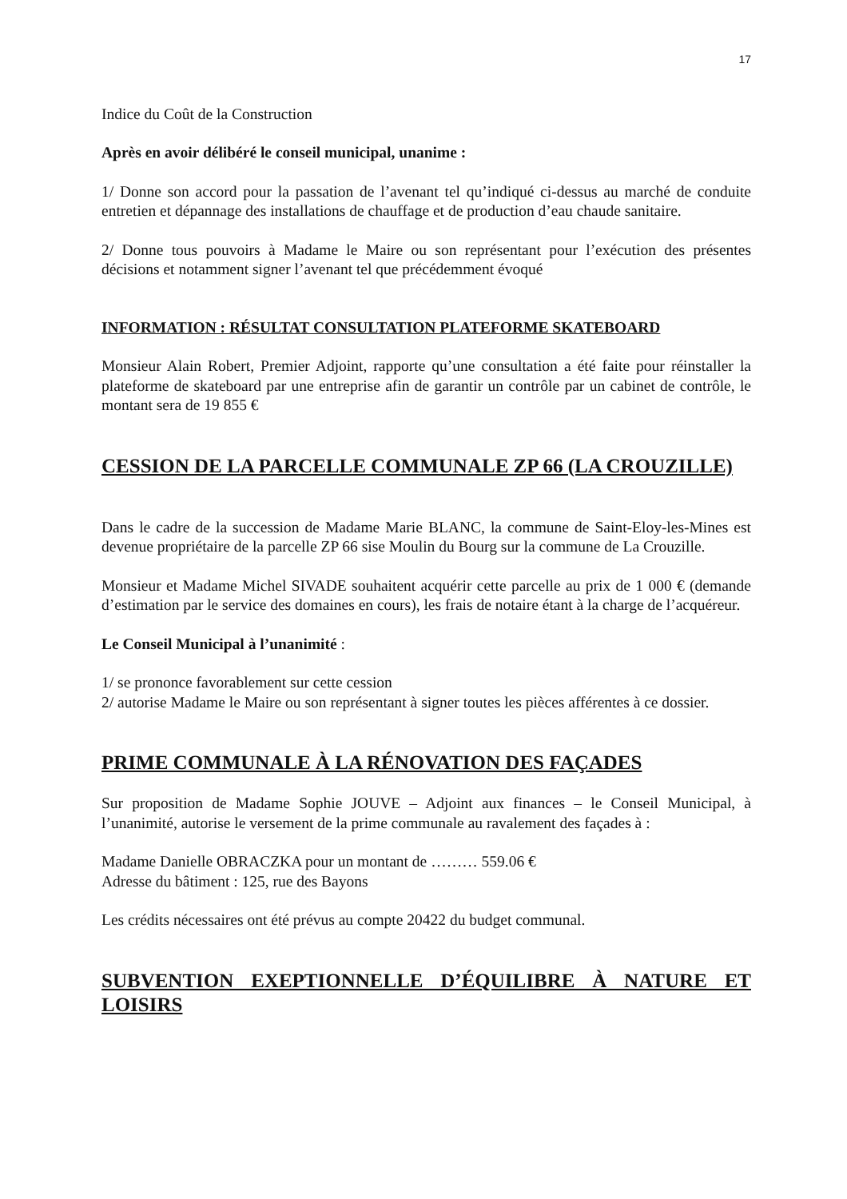17
Indice du Coût de la Construction
Après en avoir délibéré le conseil municipal, unanime :
1/ Donne son accord pour la passation de l’avenant tel qu’indiqué ci-dessus au marché de conduite entretien et dépannage des installations de chauffage et de production d’eau chaude sanitaire.
2/ Donne tous pouvoirs à Madame le Maire ou son représentant pour l’exécution des présentes décisions et notamment signer l’avenant tel que précédemment évoqué
INFORMATION : RÉSULTAT CONSULTATION PLATEFORME SKATEBOARD
Monsieur Alain Robert, Premier Adjoint, rapporte qu’une consultation a été faite pour réinstaller la plateforme de skateboard par une entreprise afin de garantir un contrôle par un cabinet de contrôle, le montant sera de 19 855 €
CESSION DE LA PARCELLE COMMUNALE ZP 66 (LA CROUZILLE)
Dans le cadre de la succession de Madame Marie BLANC, la commune de Saint-Eloy-les-Mines est devenue propriétaire de la parcelle ZP 66 sise Moulin du Bourg sur la commune de La Crouzille.
Monsieur et Madame Michel SIVADE souhaitent acquérir cette parcelle au prix de 1 000 € (demande d’estimation par le service des domaines en cours), les frais de notaire étant à la charge de l’acquéreur.
Le Conseil Municipal à l’unanimité :
1/ se prononce favorablement sur cette cession
2/ autorise Madame le Maire ou son représentant à signer toutes les pièces afférentes à ce dossier.
PRIME COMMUNALE À LA RÉNOVATION DES FAÇADES
Sur proposition de Madame Sophie JOUVE – Adjoint aux finances – le Conseil Municipal, à l’unanimité, autorise le versement de la prime communale au ravalement des façades à :
Madame Danielle OBRACZKA pour un montant de ……… 559.06 €
Adresse du bâtiment : 125, rue des Bayons
Les crédits nécessaires ont été prévus au compte 20422 du budget communal.
SUBVENTION EXEPTIONNELLE D’ÉQUILIBRE À NATURE ET LOISIRS